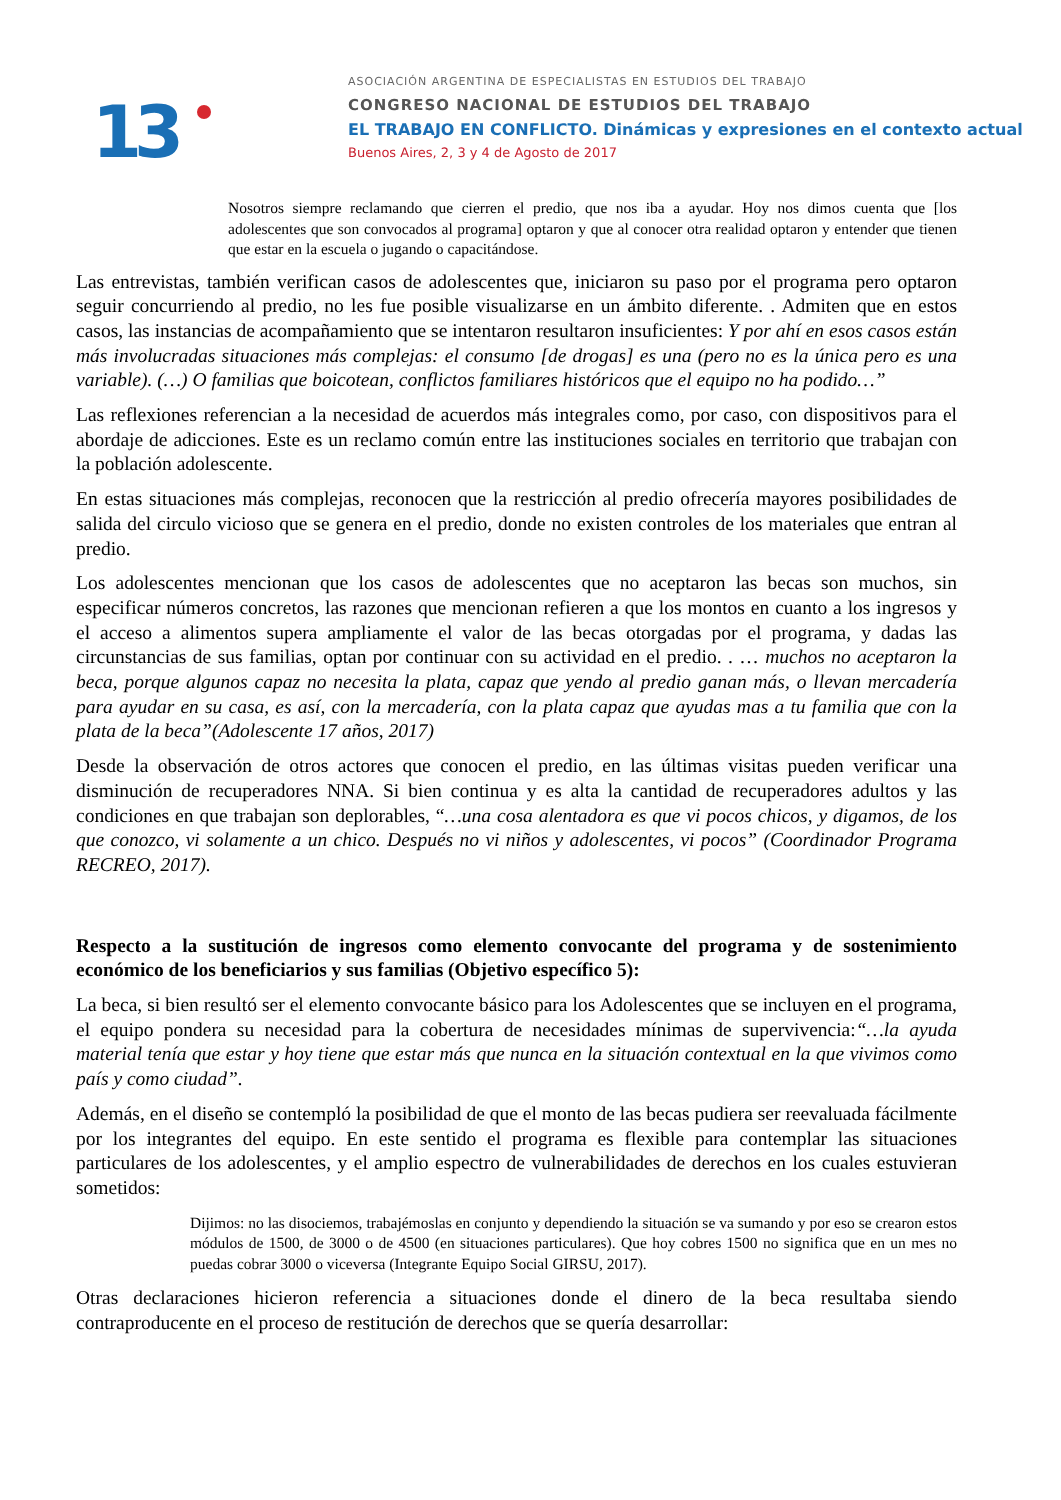13
ASOCIACIÓN ARGENTINA DE ESPECIALISTAS EN ESTUDIOS DEL TRABAJO
CONGRESO NACIONAL DE ESTUDIOS DEL TRABAJO
EL TRABAJO EN CONFLICTO. Dinámicas y expresiones en el contexto actual
Buenos Aires, 2, 3 y 4 de Agosto de 2017
Nosotros siempre reclamando que cierren el predio, que nos iba a ayudar. Hoy nos dimos cuenta que [los adolescentes que son convocados al programa] optaron y que al conocer otra realidad optaron y entender que tienen que estar en la escuela o jugando o capacitándose.
Las entrevistas, también verifican casos de adolescentes que, iniciaron su paso por el programa pero optaron seguir concurriendo al predio, no les fue posible visualizarse en un ámbito diferente. . Admiten que en estos casos, las instancias de acompañamiento que se intentaron resultaron insuficientes: Y por ahí en esos casos están más involucradas situaciones más complejas: el consumo [de drogas] es una (pero no es la única pero es una variable). (…) O familias que boicotean, conflictos familiares históricos que el equipo no ha podido…”
Las reflexiones referencian a la necesidad de acuerdos más integrales como, por caso, con dispositivos para el abordaje de adicciones. Este es un reclamo común entre las instituciones sociales en territorio que trabajan con la población adolescente.
En estas situaciones más complejas, reconocen que la restricción al predio ofrecería mayores posibilidades de salida del circulo vicioso que se genera en el predio, donde no existen controles de los materiales que entran al predio.
Los adolescentes mencionan que los casos de adolescentes que no aceptaron las becas son muchos, sin especificar números concretos, las razones que mencionan refieren a que los montos en cuanto a los ingresos y el acceso a alimentos supera ampliamente el valor de las becas otorgadas por el programa, y dadas las circunstancias de sus familias, optan por continuar con su actividad en el predio. . … muchos no aceptaron la beca, porque algunos capaz no necesita la plata, capaz que yendo al predio ganan más, o llevan mercadería para ayudar en su casa, es así, con la mercadería, con la plata capaz que ayudas mas a tu familia que con la plata de la beca”(Adolescente 17 años, 2017)
Desde la observación de otros actores que conocen el predio, en las últimas visitas pueden verificar una disminución de recuperadores NNA. Si bien continua y es alta la cantidad de recuperadores adultos y las condiciones en que trabajan son deplorables, “…una cosa alentadora es que vi pocos chicos, y digamos, de los que conozco, vi solamente a un chico. Después no vi niños y adolescentes, vi pocos” (Coordinador Programa RECREO, 2017).
Respecto a la sustitución de ingresos como elemento convocante del programa y de sostenimiento económico de los beneficiarios y sus familias (Objetivo específico 5):
La beca, si bien resultó ser el elemento convocante básico para los Adolescentes que se incluyen en el programa, el equipo pondera su necesidad para la cobertura de necesidades mínimas de supervivencia:“…la ayuda material tenía que estar y hoy tiene que estar más que nunca en la situación contextual en la que vivimos como país y como ciudad”.
Además, en el diseño se contempló la posibilidad de que el monto de las becas pudiera ser reevaluada fácilmente por los integrantes del equipo. En este sentido el programa es flexible para contemplar las situaciones particulares de los adolescentes, y el amplio espectro de vulnerabilidades de derechos en los cuales estuvieran sometidos:
Dijimos: no las disociemos, trabajémoslas en conjunto y dependiendo la situación se va sumando y por eso se crearon estos módulos de 1500, de 3000 o de 4500 (en situaciones particulares). Que hoy cobres 1500 no significa que en un mes no puedas cobrar 3000 o viceversa (Integrante Equipo Social GIRSU, 2017).
Otras declaraciones hicieron referencia a situaciones donde el dinero de la beca resultaba siendo contraproducente en el proceso de restitución de derechos que se quería desarrollar: